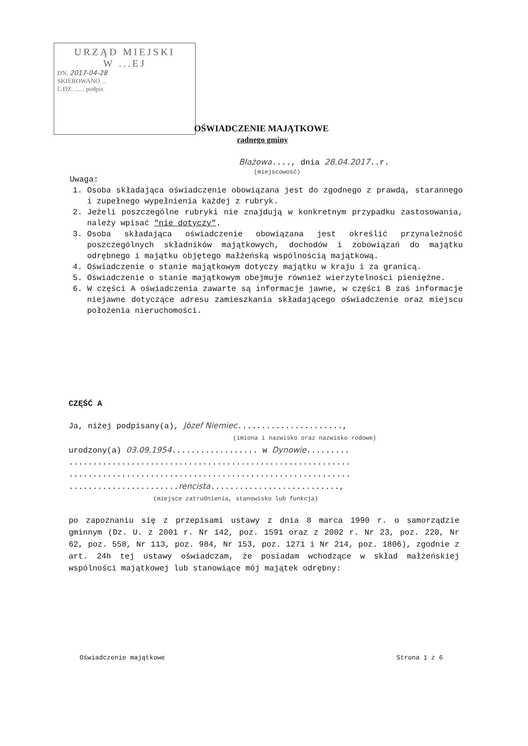URZĄD MIEJSKI
W ...EJ
DN. 2017-04-28
SKIEROWANO ...
L.DZ. ...... podpis
OŚWIADCZENIE MAJĄTKOWE
radnego gminy
Błażowa...., dnia 28.04.2017..r.
(miejscowość)
Uwaga:
1. Osoba składająca oświadczenie obowiązana jest do zgodnego z prawdą, starannego i zupełnego wypełnienia każdej z rubryk.
2. Jeżeli poszczególne rubryki nie znajdują w konkretnym przypadku zastosowania, należy wpisać "nie dotyczy".
3. Osoba składająca oświadczenie obowiązana jest określić przynależność poszczególnych składników majątkowych, dochodów i zobowiązań do majątku odrębnego i majątku objętego małżeńską wspólnością majątkową.
4. Oświadczenie o stanie majątkowym dotyczy majątku w kraju i za granicą.
5. Oświadczenie o stanie majątkowym obejmuje również wierzytelności pieniężne.
6. W części A oświadczenia zawarte są informacje jawne, w części B zaś informacje niejawne dotyczące adresu zamieszkania składającego oświadczenie oraz miejscu położenia nieruchomości.
CZĘŚĆ A
Ja, niżej podpisany(a), Józef Niemiec......................,
(imiona i nazwisko oraz nazwisko rodowe)
urodzony(a) 03.09.1954.................. w Dynowie.........
...........................................................
...........................................................
.......................rencista...........................,
(miejsce zatrudnienia, stanowisko lub funkcja)
po zapoznaniu się z przepisami ustawy z dnia 8 marca 1990 r. o samorządzie gminnym (Dz. U. z 2001 r. Nr 142, poz. 1591 oraz z 2002 r. Nr 23, poz. 220, Nr 62, poz. 558, Nr 113, poz. 984, Nr 153, poz. 1271 i Nr 214, poz. 1806), zgodnie z art. 24h tej ustawy oświadczam, że posiadam wchodzące w skład małżeńskiej wspólności majątkowej lub stanowiące mój majątek odrębny:
Oświadczenie majątkowe Strona 1 z 6